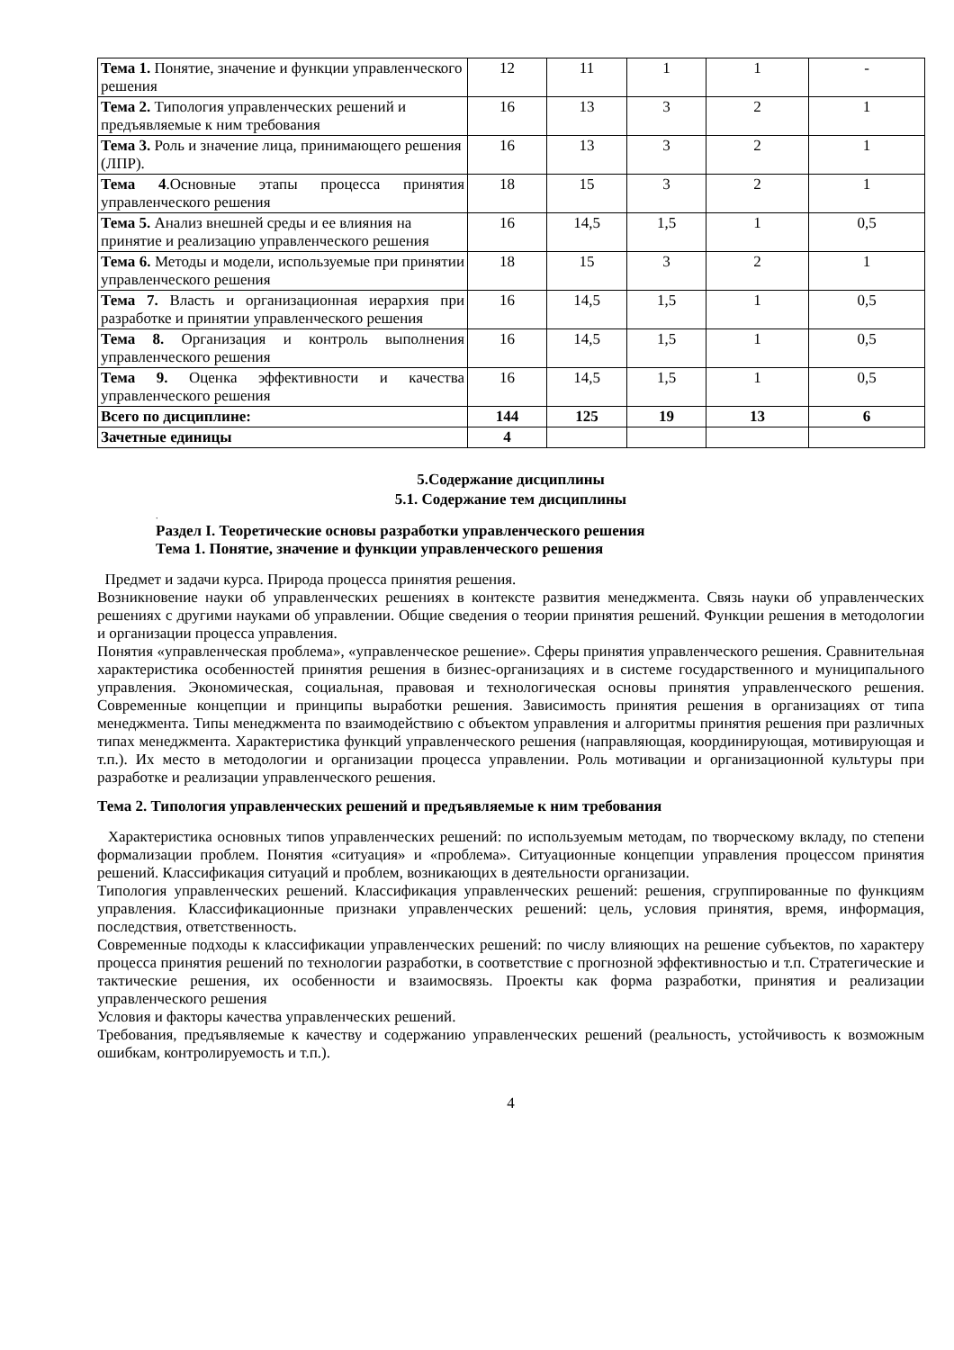| Тема 1. Понятие, значение и функции управленческого решения | 12 | 11 | 1 | 1 | - |
| Тема 2. Типология управленческих решений и предъявляемые к ним требования | 16 | 13 | 3 | 2 | 1 |
| Тема 3. Роль и значение лица, принимающего решения (ЛПР). | 16 | 13 | 3 | 2 | 1 |
| Тема 4 .Основные этапы процесса принятия управленческого решения | 18 | 15 | 3 | 2 | 1 |
| Тема 5. Анализ внешней среды и ее влияния на принятие и реализацию управленческого решения | 16 | 14,5 | 1,5 | 1 | 0,5 |
| Тема 6. Методы и модели, используемые при принятии управленческого решения | 18 | 15 | 3 | 2 | 1 |
| Тема 7. Власть и организационная иерархия при разработке и принятии управленческого решения | 16 | 14,5 | 1,5 | 1 | 0,5 |
| Тема 8. Организация и контроль выполнения управленческого решения | 16 | 14,5 | 1,5 | 1 | 0,5 |
| Тема 9. Оценка эффективности и качества управленческого решения | 16 | 14,5 | 1,5 | 1 | 0,5 |
| Всего по дисциплине: | 144 | 125 | 19 | 13 | 6 |
| Зачетные единицы | 4 | | | | |
5.Содержание дисциплины
5.1. Содержание тем дисциплины
.
Раздел I. Теоретические основы разработки управленческого решения
Тема 1. Понятие, значение и функции управленческого решения
Предмет и задачи курса. Природа процесса принятия решения.
Возникновение науки об управленческих решениях в контексте развития менеджмента. Связь науки об управленческих решениях с другими науками об управлении. Общие сведения о теории принятия решений. Функции решения в методологии и организации процесса управления.
Понятия «управленческая проблема», «управленческое решение». Сферы принятия управленческого решения. Сравнительная характеристика особенностей принятия решения в бизнес-организациях и в системе государственного и муниципального управления. Экономическая, социальная, правовая и технологическая основы принятия управленческого решения. Современные концепции и принципы выработки решения. Зависимость принятия решения в организациях от типа менеджмента. Типы менеджмента по взаимодействию с объектом управления и алгоритмы принятия решения при различных типах менеджмента. Характеристика функций управленческого решения (направляющая, координирующая, мотивирующая и т.п.). Их место в методологии и организации процесса управлении. Роль мотивации и организационной культуры при разработке и реализации управленческого решения.
Тема 2. Типология управленческих решений и предъявляемые к ним требования
Характеристика основных типов управленческих решений: по используемым методам, по творческому вкладу, по степени формализации проблем. Понятия «ситуация» и «проблема». Ситуационные концепции управления процессом принятия решений. Классификация ситуаций и проблем, возникающих в деятельности организации.
Типология управленческих решений. Классификация управленческих решений: решения, сгруппированные по функциям управления. Классификационные признаки управленческих решений: цель, условия принятия, время, информация, последствия, ответственность.
Современные подходы к классификации управленческих решений: по числу влияющих на решение субъектов, по характеру процесса принятия решений по технологии разработки, в соответствие с прогнозной эффективностью и т.п. Стратегические и тактические решения, их особенности и взаимосвязь. Проекты как форма разработки, принятия и реализации управленческого решения
Условия и факторы качества управленческих решений.
Требования, предъявляемые к качеству и содержанию управленческих решений (реальность, устойчивость к возможным ошибкам, контролируемость и т.п.).
4